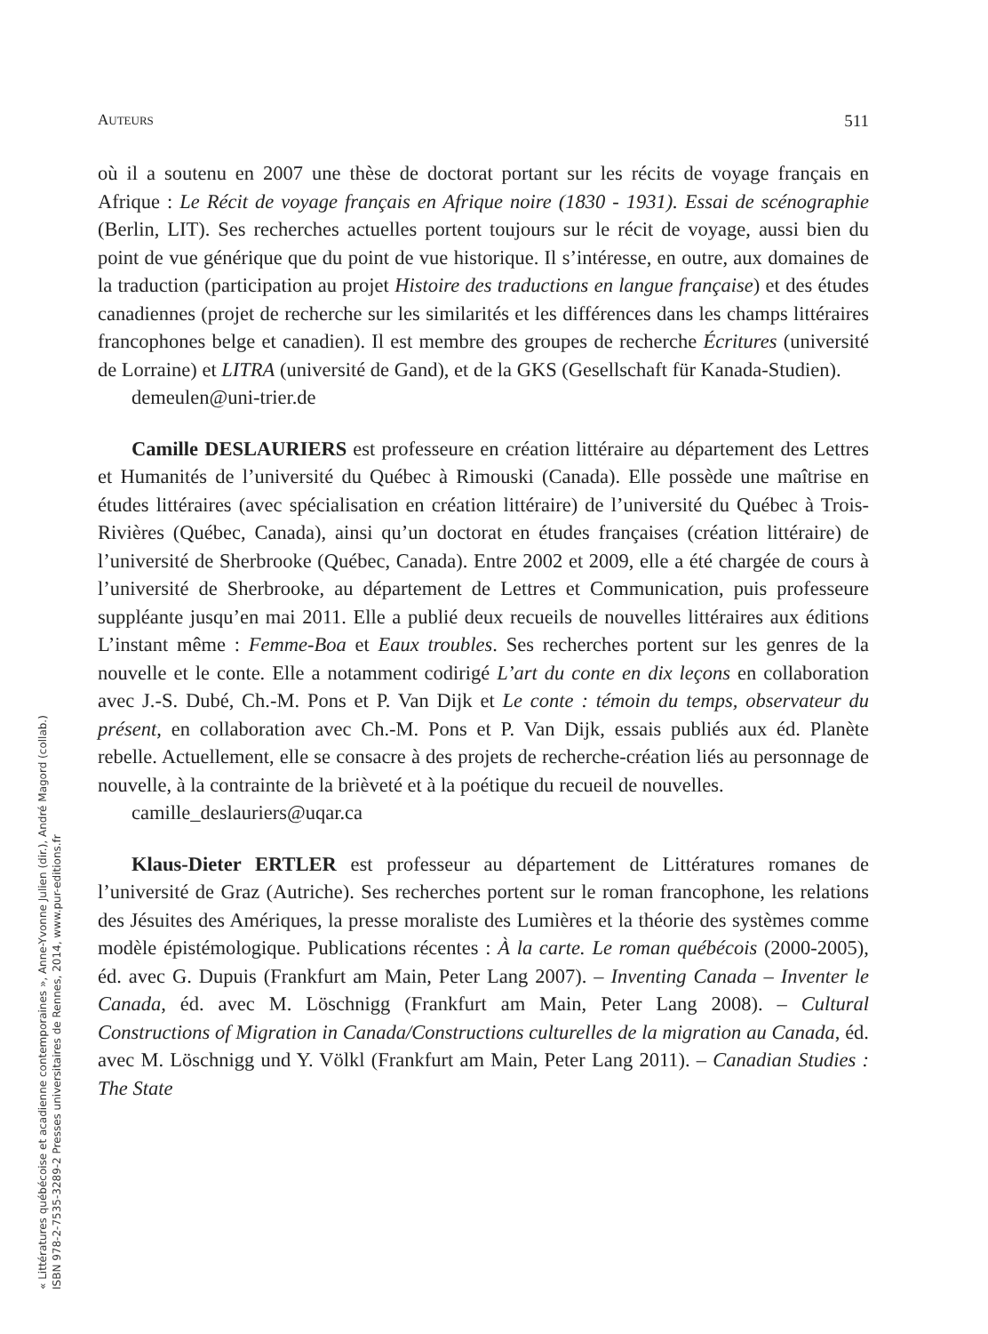AUTEURS 511
où il a soutenu en 2007 une thèse de doctorat portant sur les récits de voyage français en Afrique : Le Récit de voyage français en Afrique noire (1830 - 1931). Essai de scénographie (Berlin, LIT). Ses recherches actuelles portent toujours sur le récit de voyage, aussi bien du point de vue générique que du point de vue historique. Il s’intéresse, en outre, aux domaines de la traduction (participation au projet Histoire des traductions en langue française) et des études canadiennes (projet de recherche sur les similarités et les différences dans les champs littéraires francophones belge et canadien). Il est membre des groupes de recherche Écritures (université de Lorraine) et LITRA (université de Gand), et de la GKS (Gesellschaft für Kanada-Studien).
demeulen@uni-trier.de
Camille DESLAURIERS est professeure en création littéraire au département des Lettres et Humanités de l’université du Québec à Rimouski (Canada). Elle possède une maîtrise en études littéraires (avec spécialisation en création littéraire) de l’université du Québec à Trois-Rivières (Québec, Canada), ainsi qu’un doctorat en études françaises (création littéraire) de l’université de Sherbrooke (Québec, Canada). Entre 2002 et 2009, elle a été chargée de cours à l’université de Sherbrooke, au département de Lettres et Communication, puis professeure suppléante jusqu’en mai 2011. Elle a publié deux recueils de nouvelles littéraires aux éditions L’instant même : Femme-Boa et Eaux troubles. Ses recherches portent sur les genres de la nouvelle et le conte. Elle a notamment codirigé L’art du conte en dix leçons en collaboration avec J.-S. Dubé, Ch.-M. Pons et P. Van Dijk et Le conte : témoin du temps, observateur du présent, en collaboration avec Ch.-M. Pons et P. Van Dijk, essais publiés aux éd. Planète rebelle. Actuellement, elle se consacre à des projets de recherche-création liés au personnage de nouvelle, à la contrainte de la brièveté et à la poétique du recueil de nouvelles.
camille_deslauriers@uqar.ca
Klaus-Dieter ERTLER est professeur au département de Littératures romanes de l’université de Graz (Autriche). Ses recherches portent sur le roman francophone, les relations des Jésuites des Amériques, la presse moraliste des Lumières et la théorie des systèmes comme modèle épistémologique. Publications récentes : À la carte. Le roman québécois (2000-2005), éd. avec G. Dupuis (Frankfurt am Main, Peter Lang 2007). – Inventing Canada – Inventer le Canada, éd. avec M. Löschnigg (Frankfurt am Main, Peter Lang 2008). – Cultural Constructions of Migration in Canada/Constructions culturelles de la migration au Canada, éd. avec M. Löschnigg und Y. Völkl (Frankfurt am Main, Peter Lang 2011). – Canadian Studies : The State
« Littératures québécoise et acadienne contemporaines », Anne-Yvonne Julien (dir.), André Magord (collab.)
ISBN 978-2-7535-3289-2 Presses universitaires de Rennes, 2014, www.pur-editions.fr